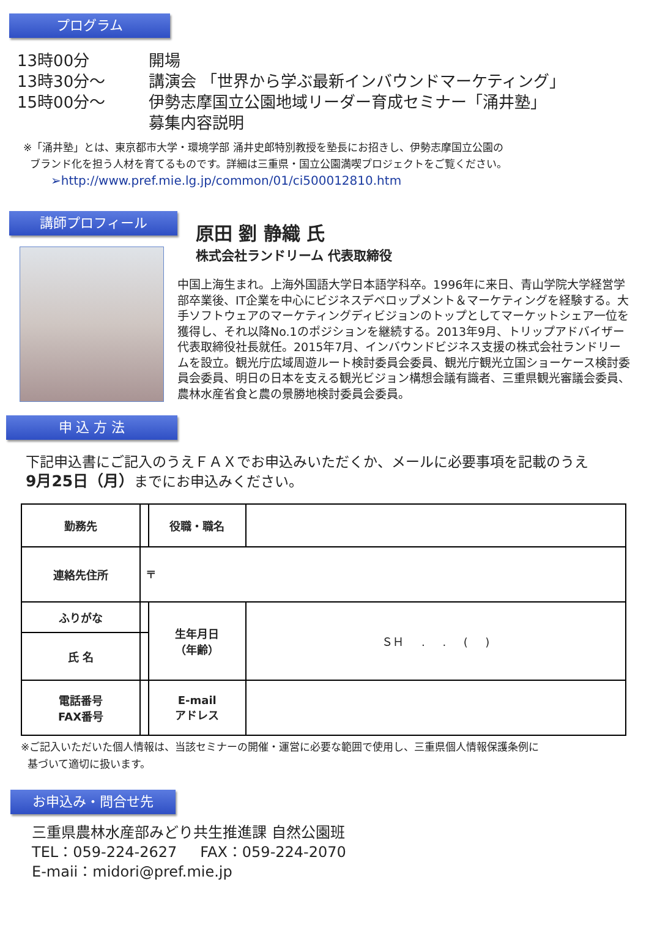プログラム
13時00分 開場
13時30分～ 講演会 「世界から学ぶ最新インバウンドマーケティング」
15時00分～ 伊勢志摩国立公園地域リーダー育成セミナー「涌井塾」
募集内容説明
※「涌井塾」とは、東京都市大学・環境学部 涌井史郎特別教授を塾長にお招きし、伊勢志摩国立公園の
ブランド化を担う人材を育てるものです。詳細は三重県・国立公園満喫プロジェクトをご覧ください。
➢http://www.pref.mie.lg.jp/common/01/ci500012810.htm
講師プロフィール
原田 劉 静織 氏
株式会社ランドリーム 代表取締役
中国上海生まれ。上海外国語大学日本語学科卒。1996年に来日、青山学院大学経営学部卒業後、IT企業を中心にビジネスデベロップメント＆マーケティングを経験する。大手ソフトウェアのマーケティングディビジョンのトップとしてマーケットシェア一位を獲得し、それ以降No.1のポジションを継続する。2013年9月、トリップアドバイザー代表取締役社長就任。2015年7月、インバウンドビジネス支援の株式会社ランドリームを設立。観光庁広域周遊ルート検討委員会委員、観光庁観光立国ショーケース検討委員会委員、明日の日本を支える観光ビジョン構想会議有識者、三重県観光審議会委員、農林水産省食と農の景勝地検討委員会委員。
申 込 方 法
下記申込書にご記入のうえＦＡＸでお申込みいただくか、メールに必要事項を記載のうえ
9月25日（月）までにお申込みください。
| 勤務先 | | 役職・職名 | |
| 連絡先住所 | 〒 | | |
| ふりがな | | 生年月日 （年齢） | ＳＨ . . ( ) |
| 氏 名 | | | |
| 電話番号 FAX番号 | | E-mail アドレス | |
※ご記入いただいた個人情報は、当該セミナーの開催・運営に必要な範囲で使用し、三重県個人情報保護条例に
基づいて適切に扱います。
お申込み・問合せ先
三重県農林水産部みどり共生推進課 自然公園班
TEL：059-224-2627 FAX：059-224-2070
E-maii：midori@pref.mie.jp